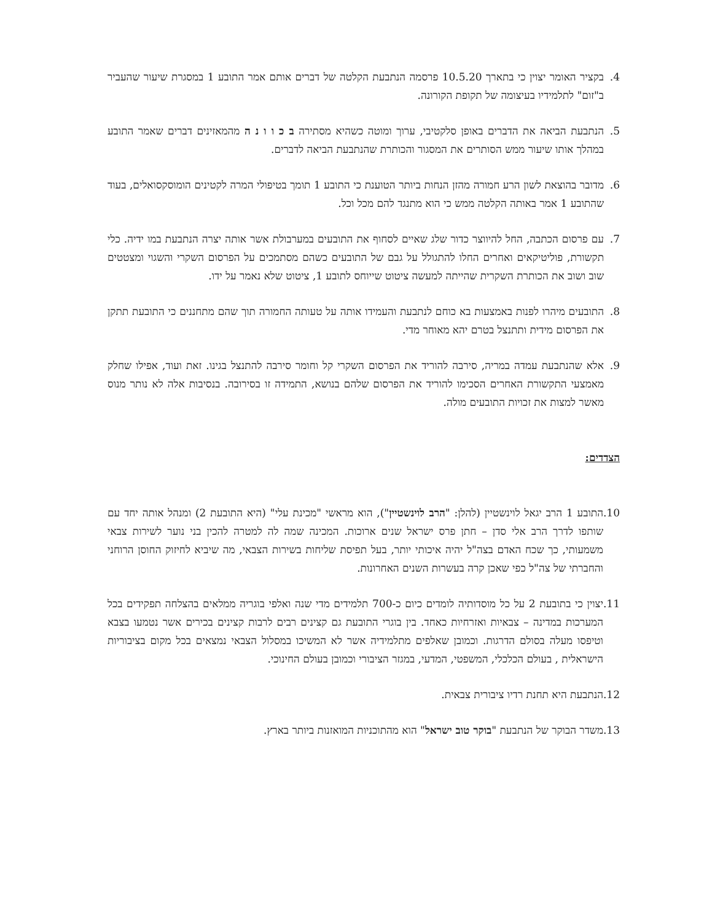4. בקציר האומר יצוין כי בתארך 10.5.20 פרסמה הנתבעת הקלטה של דברים אותם אמר התובע 1 במסגרת שיעור שהעביר ב"זום" לתלמידיו בעיצומה של תקופת הקורונה.
5. הנתבעת הביאה את הדברים באופן סלקטיבי, ערוך ומוטה כשהיא מסתירה ב כ ו ו נ ה מהמאזינים דברים שאמר התובע במהלך אותו שיעור ממש הסותרים את המסגור והכותרת שהנתבעת הביאה לדברים.
6. מדובר בהוצאת לשון הרע חמורה מהזן הנחות ביותר הטוענת כי התובע 1 תומך בטיפולי המרה לקטינים הומוסקסואלים, בעוד שהתובע 1 אמר באותה הקלטה ממש כי הוא מתנגד להם מכל וכל.
7. עם פרסום הכתבה, החל להיווצר כדור שלג שאיים לסחוף את התובעים במערבולת אשר אותה יצרה הנתבעת במו ידיה. כלי תקשורת, פוליטיקאים ואחרים החלו להתגולל על גבם של התובעים כשהם מסתמכים על הפרסום השקרי והשגוי ומצטטים שוב ושוב את הכותרת השקרית שהייתה למעשה ציטוט שייוחס לתובע 1, ציטוט שלא נאמר על ידו.
8. התובעים מיהרו לפנות באמצעות בא כוחם לנתבעת והעמידו אותה על טעותה החמורה תוך שהם מתחננים כי התובעת תתקן את הפרסום מידית ותתנצל בטרם יהא מאוחר מדי.
9. אלא שהנתבעת עמדה במריה, סירבה להוריד את הפרסום השקרי קל וחומר סירבה להתנצל בגינו. זאת ועוד, אפילו שחלק מאמצעי התקשורת האחרים הסכימו להוריד את הפרסום שלהם בנושא, התמידה זו בסירובה. בנסיבות אלה לא נותר מנוס מאשר למצות את זכויות התובעים מולה.
הצדדים:
10. התובע 1 הרב יגאל לוינשטיין (להלן: "הרב לוינשטיין"), הוא מראשי "מכינת עלי" (היא התובעת 2) ומנהל אותה יחד עם שותפו לדרך הרב אלי סדן – חתן פרס ישראל שנים ארוכות. המכינה שמה לה למטרה להכין בני נוער לשירות צבאי משמעותי, כך שכח האדם בצה"ל יהיה איכותי יותר, בעל תפיסת שליחות בשירות הצבאי, מה שיביא לחיזוק החוסן הרוחני והחברתי של צה"ל כפי שאכן קרה בעשרות השנים האחרונות.
11. יצוין כי בתובעת 2 על כל מוסדותיה לומדים כיום כ-700 תלמידים מדי שנה ואלפי בוגריה ממלאים בהצלחה תפקידים בכל המערכות במדינה – צבאיות ואזרחיות כאחד. בין בוגרי התובעת גם קצינים רבים לרבות קצינים בכירים אשר נטמעו בצבא וטיפסו מעלה בסולם הדרגות. וכמובן שאלפים מתלמידיה אשר לא המשיכו במסלול הצבאי נמצאים בכל מקום בציבוריות הישראלית , בעולם הכלכלי, המשפטי, המדעי, במגזר הציבורי וכמובן בעולם החינוכי.
12. הנתבעת היא תחנת רדיו ציבורית צבאית.
13. משדר הבוקר של הנתבעת "בוקר טוב ישראל" הוא מהתוכניות המואזנות ביותר בארץ.